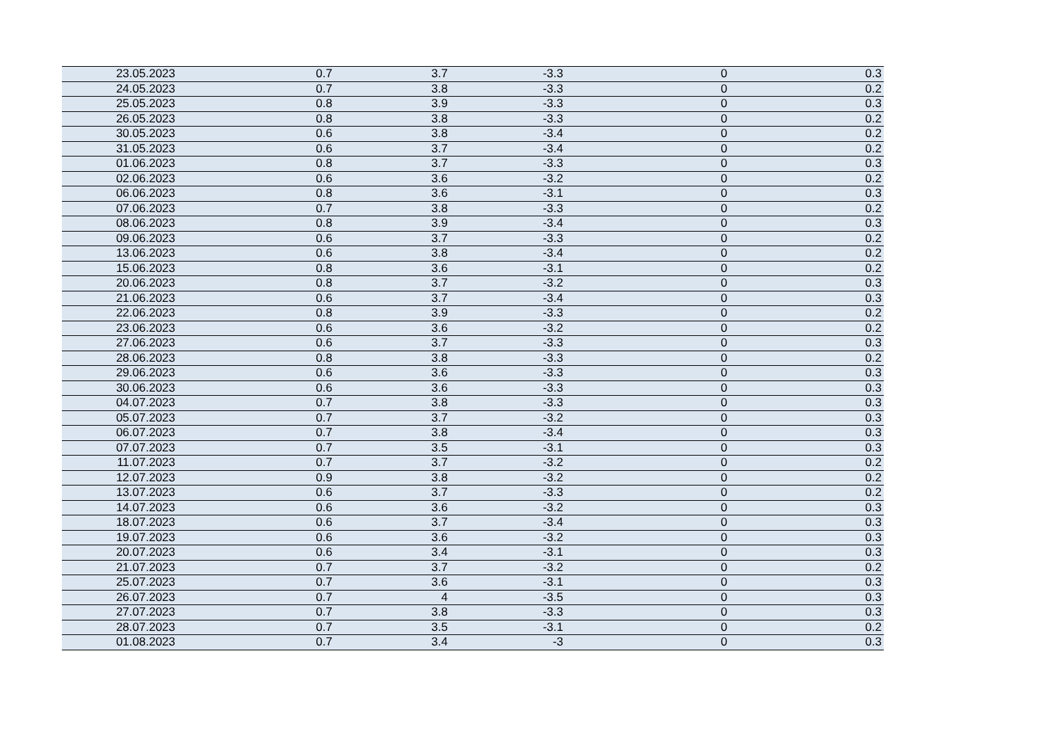| 23.05.2023 | 0.7 | 3.7 | -3.3 | 0 | 0.3 |
| 24.05.2023 | 0.7 | 3.8 | -3.3 | 0 | 0.2 |
| 25.05.2023 | 0.8 | 3.9 | -3.3 | 0 | 0.3 |
| 26.05.2023 | 0.8 | 3.8 | -3.3 | 0 | 0.2 |
| 30.05.2023 | 0.6 | 3.8 | -3.4 | 0 | 0.2 |
| 31.05.2023 | 0.6 | 3.7 | -3.4 | 0 | 0.2 |
| 01.06.2023 | 0.8 | 3.7 | -3.3 | 0 | 0.3 |
| 02.06.2023 | 0.6 | 3.6 | -3.2 | 0 | 0.2 |
| 06.06.2023 | 0.8 | 3.6 | -3.1 | 0 | 0.3 |
| 07.06.2023 | 0.7 | 3.8 | -3.3 | 0 | 0.2 |
| 08.06.2023 | 0.8 | 3.9 | -3.4 | 0 | 0.3 |
| 09.06.2023 | 0.6 | 3.7 | -3.3 | 0 | 0.2 |
| 13.06.2023 | 0.6 | 3.8 | -3.4 | 0 | 0.2 |
| 15.06.2023 | 0.8 | 3.6 | -3.1 | 0 | 0.2 |
| 20.06.2023 | 0.8 | 3.7 | -3.2 | 0 | 0.3 |
| 21.06.2023 | 0.6 | 3.7 | -3.4 | 0 | 0.3 |
| 22.06.2023 | 0.8 | 3.9 | -3.3 | 0 | 0.2 |
| 23.06.2023 | 0.6 | 3.6 | -3.2 | 0 | 0.2 |
| 27.06.2023 | 0.6 | 3.7 | -3.3 | 0 | 0.3 |
| 28.06.2023 | 0.8 | 3.8 | -3.3 | 0 | 0.2 |
| 29.06.2023 | 0.6 | 3.6 | -3.3 | 0 | 0.3 |
| 30.06.2023 | 0.6 | 3.6 | -3.3 | 0 | 0.3 |
| 04.07.2023 | 0.7 | 3.8 | -3.3 | 0 | 0.3 |
| 05.07.2023 | 0.7 | 3.7 | -3.2 | 0 | 0.3 |
| 06.07.2023 | 0.7 | 3.8 | -3.4 | 0 | 0.3 |
| 07.07.2023 | 0.7 | 3.5 | -3.1 | 0 | 0.3 |
| 11.07.2023 | 0.7 | 3.7 | -3.2 | 0 | 0.2 |
| 12.07.2023 | 0.9 | 3.8 | -3.2 | 0 | 0.2 |
| 13.07.2023 | 0.6 | 3.7 | -3.3 | 0 | 0.2 |
| 14.07.2023 | 0.6 | 3.6 | -3.2 | 0 | 0.3 |
| 18.07.2023 | 0.6 | 3.7 | -3.4 | 0 | 0.3 |
| 19.07.2023 | 0.6 | 3.6 | -3.2 | 0 | 0.3 |
| 20.07.2023 | 0.6 | 3.4 | -3.1 | 0 | 0.3 |
| 21.07.2023 | 0.7 | 3.7 | -3.2 | 0 | 0.2 |
| 25.07.2023 | 0.7 | 3.6 | -3.1 | 0 | 0.3 |
| 26.07.2023 | 0.7 | 4 | -3.5 | 0 | 0.3 |
| 27.07.2023 | 0.7 | 3.8 | -3.3 | 0 | 0.3 |
| 28.07.2023 | 0.7 | 3.5 | -3.1 | 0 | 0.2 |
| 01.08.2023 | 0.7 | 3.4 | -3 | 0 | 0.3 |